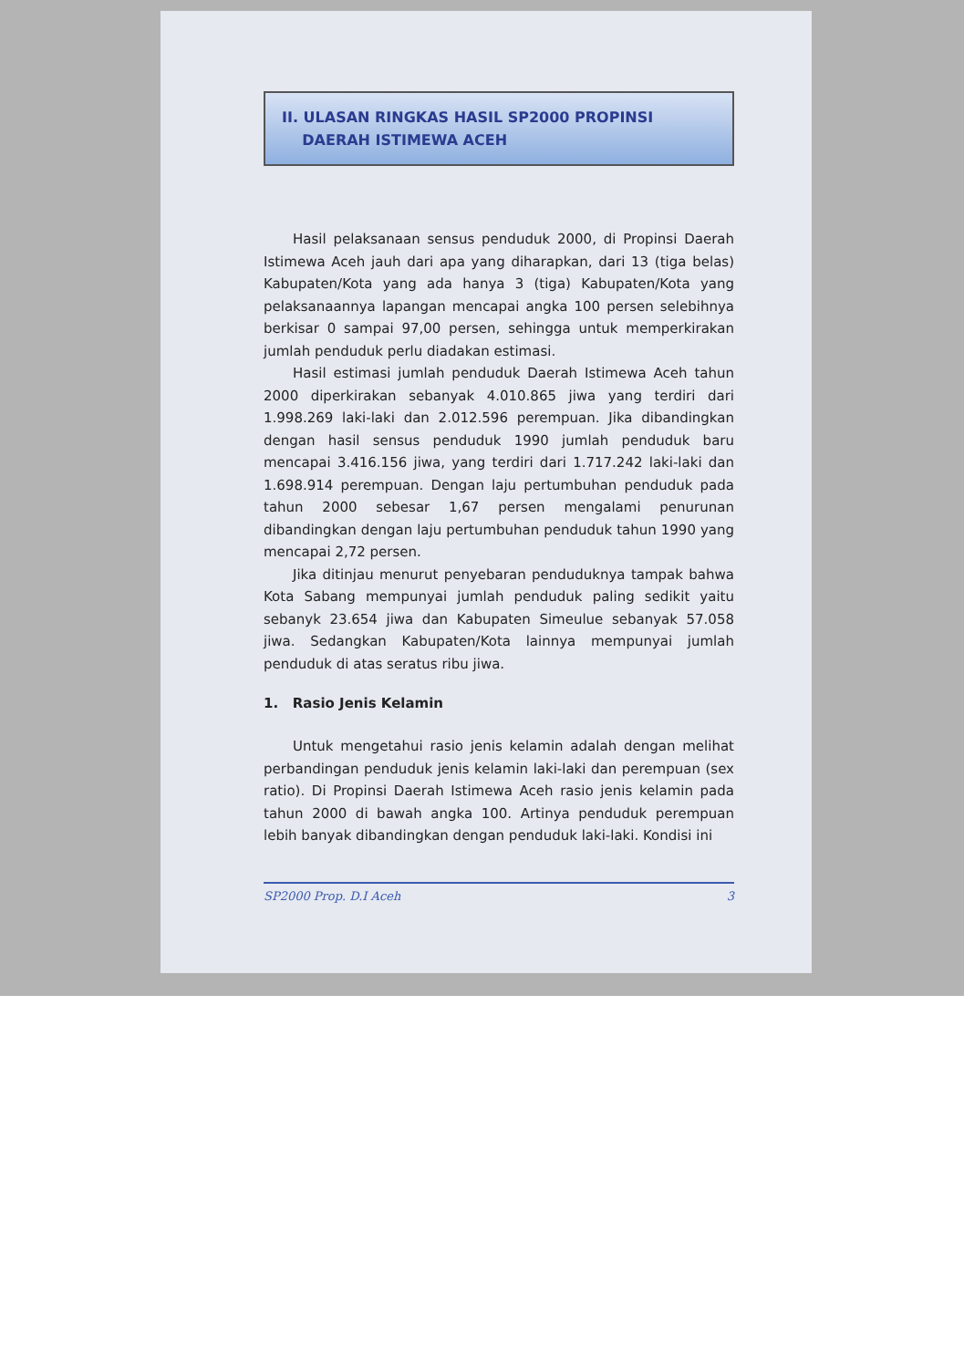II. ULASAN RINGKAS HASIL SP2000 PROPINSI
DAERAH ISTIMEWA ACEH
Hasil pelaksanaan sensus penduduk 2000, di Propinsi Daerah Istimewa Aceh jauh dari apa yang diharapkan, dari 13 (tiga belas) Kabupaten/Kota yang ada hanya 3 (tiga) Kabupaten/Kota yang pelaksanaannya lapangan mencapai angka 100 persen selebihnya berkisar 0 sampai 97,00 persen, sehingga untuk memperkirakan jumlah penduduk perlu diadakan estimasi.
Hasil estimasi jumlah penduduk Daerah Istimewa Aceh tahun 2000 diperkirakan sebanyak 4.010.865 jiwa yang terdiri dari 1.998.269 laki-laki dan 2.012.596 perempuan. Jika dibandingkan dengan hasil sensus penduduk 1990 jumlah penduduk baru mencapai 3.416.156 jiwa, yang terdiri dari 1.717.242 laki-laki dan 1.698.914 perempuan. Dengan laju pertumbuhan penduduk pada tahun 2000 sebesar 1,67 persen mengalami penurunan dibandingkan dengan laju pertumbuhan penduduk tahun 1990 yang mencapai 2,72 persen.
Jika ditinjau menurut penyebaran penduduknya tampak bahwa Kota Sabang mempunyai jumlah penduduk paling sedikit yaitu sebanyk 23.654 jiwa dan Kabupaten Simeulue sebanyak 57.058 jiwa. Sedangkan Kabupaten/Kota lainnya mempunyai jumlah penduduk di atas seratus ribu jiwa.
1. Rasio Jenis Kelamin
Untuk mengetahui rasio jenis kelamin adalah dengan melihat perbandingan penduduk jenis kelamin laki-laki dan perempuan (sex ratio). Di Propinsi Daerah Istimewa Aceh rasio jenis kelamin pada tahun 2000 di bawah angka 100. Artinya penduduk perempuan lebih banyak dibandingkan dengan penduduk laki-laki. Kondisi ini
SP2000 Prop. D.I Aceh 3